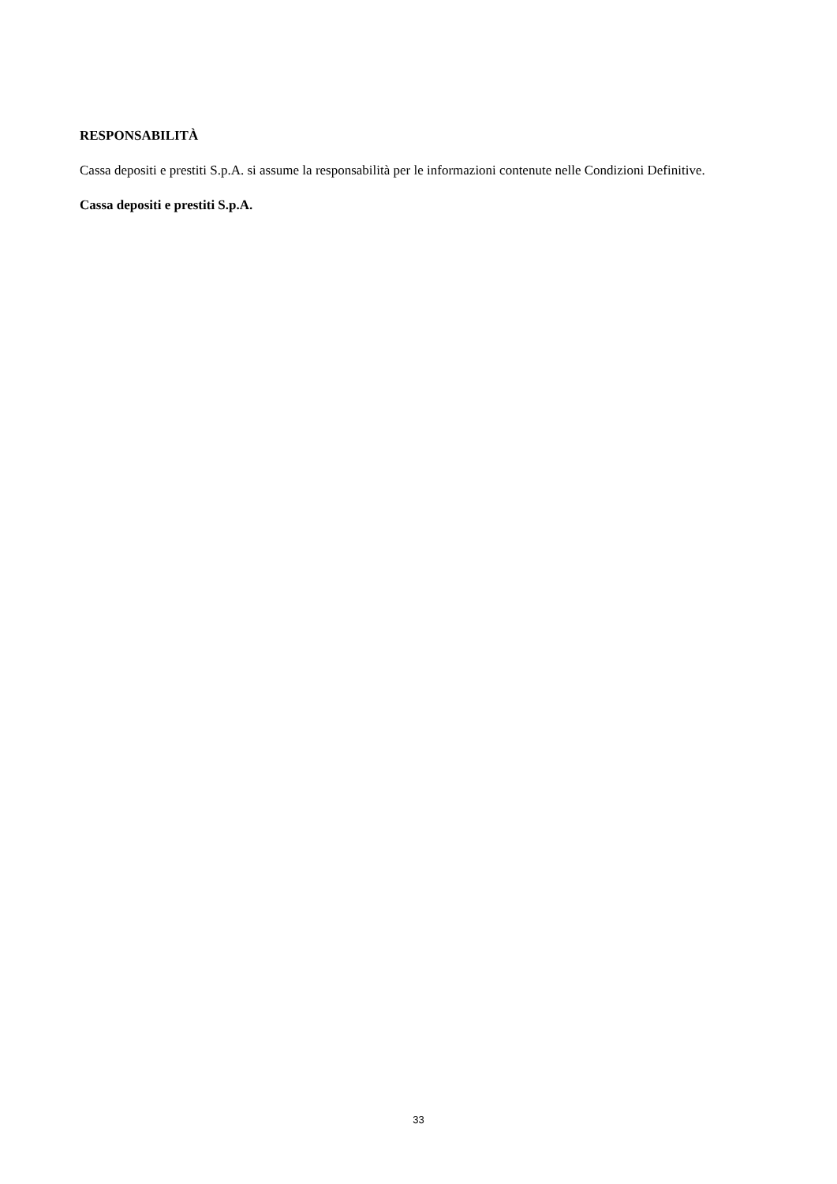RESPONSABILITÀ
Cassa depositi e prestiti S.p.A. si assume la responsabilità per le informazioni contenute nelle Condizioni Definitive.
Cassa depositi e prestiti S.p.A.
33